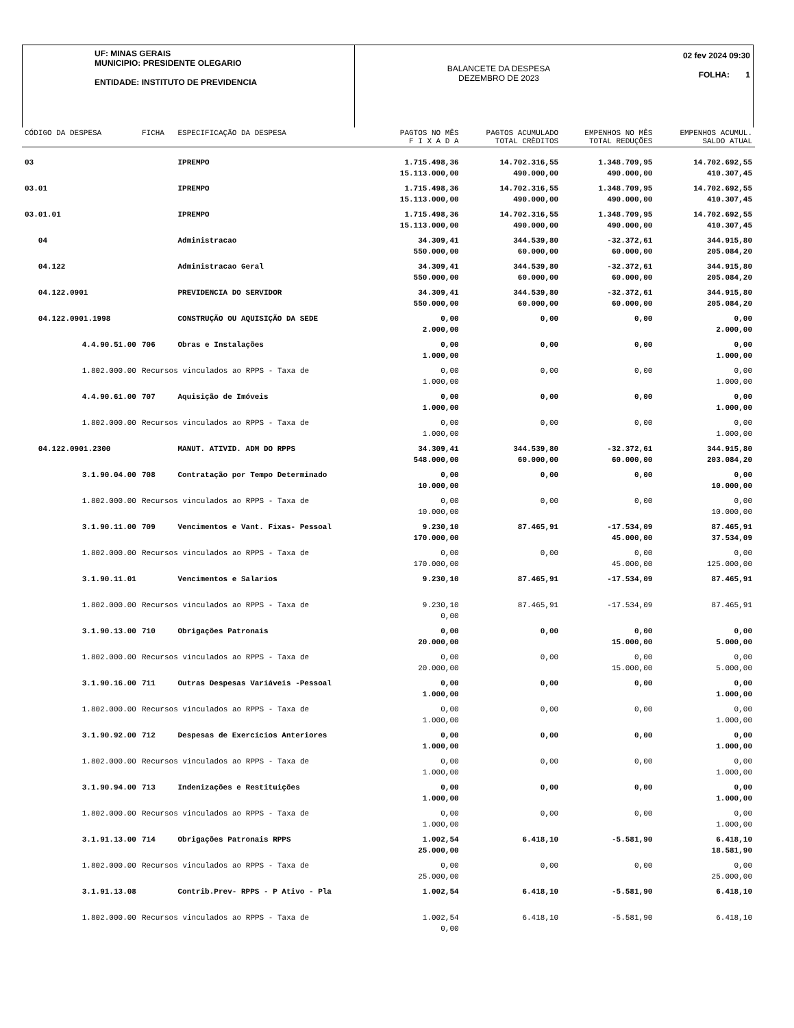UF: MINAS GERAIS
MUNICIPIO: PRESIDENTE OLEGARIO
ENTIDADE: INSTITUTO DE PREVIDENCIA
BALANCETE DA DESPESA
DEZEMBRO DE 2023
02 fev 2024 09:30
FOLHA: 1
| CÓDIGO DA DESPESA | FICHA | ESPECIFICAÇÃO DA DESPESA | PAGTOS NO MÊS F I X A D A | PAGTOS ACUMULADO TOTAL CRÈDITOS | EMPENHOS NO MÊS TOTAL REDUÇÕES | EMPENHOS ACUMUL. SALDO ATUAL |
| --- | --- | --- | --- | --- | --- | --- |
| 03 | | IPREMPO | 1.715.498,36 15.113.000,00 | 14.702.316,55 490.000,00 | 1.348.709,95 490.000,00 | 14.702.692,55 410.307,45 |
| 03.01 | | IPREMPO | 1.715.498,36 15.113.000,00 | 14.702.316,55 490.000,00 | 1.348.709,95 490.000,00 | 14.702.692,55 410.307,45 |
| 03.01.01 | | IPREMPO | 1.715.498,36 15.113.000,00 | 14.702.316,55 490.000,00 | 1.348.709,95 490.000,00 | 14.702.692,55 410.307,45 |
| 04 | | Administracao | 34.309,41 550.000,00 | 344.539,80 60.000,00 | -32.372,61 60.000,00 | 344.915,80 205.084,20 |
| 04.122 | | Administracao Geral | 34.309,41 550.000,00 | 344.539,80 60.000,00 | -32.372,61 60.000,00 | 344.915,80 205.084,20 |
| 04.122.0901 | | PREVIDENCIA DO SERVIDOR | 34.309,41 550.000,00 | 344.539,80 60.000,00 | -32.372,61 60.000,00 | 344.915,80 205.084,20 |
| 04.122.0901.1998 | | CONSTRUÇÃO OU AQUISIÇÃO DA SEDE | 0,00 2.000,00 | 0,00 | 0,00 | 0,00 2.000,00 |
| 4.4.90.51.00 | 706 | Obras e Instalações | 0,00 1.000,00 | 0,00 | 0,00 | 0,00 1.000,00 |
| 1.802.000.00 | Recursos vinculados ao RPPS - Taxa de | | 0,00 1.000,00 | 0,00 | 0,00 | 0,00 1.000,00 |
| 4.4.90.61.00 | 707 | Aquisição de Imóveis | 0,00 1.000,00 | 0,00 | 0,00 | 0,00 1.000,00 |
| 1.802.000.00 | Recursos vinculados ao RPPS - Taxa de | | 0,00 1.000,00 | 0,00 | 0,00 | 0,00 1.000,00 |
| 04.122.0901.2300 | | MANUT. ATIVID. ADM DO RPPS | 34.309,41 548.000,00 | 344.539,80 60.000,00 | -32.372,61 60.000,00 | 344.915,80 203.084,20 |
| 3.1.90.04.00 | 708 | Contratação por Tempo Determinado | 0,00 10.000,00 | 0,00 | 0,00 | 0,00 10.000,00 |
| 1.802.000.00 | Recursos vinculados ao RPPS - Taxa de | | 0,00 10.000,00 | 0,00 | 0,00 | 0,00 10.000,00 |
| 3.1.90.11.00 | 709 | Vencimentos e Vant. Fixas- Pessoal | 9.230,10 170.000,00 | 87.465,91 | -17.534,09 45.000,00 | 87.465,91 37.534,09 |
| 1.802.000.00 | Recursos vinculados ao RPPS - Taxa de | | 0,00 170.000,00 | 0,00 | 0,00 45.000,00 | 0,00 125.000,00 |
| 3.1.90.11.01 | | Vencimentos e Salarios | 9.230,10 | 87.465,91 | -17.534,09 | 87.465,91 |
| 1.802.000.00 | Recursos vinculados ao RPPS - Taxa de | | 9.230,10 0,00 | 87.465,91 | -17.534,09 | 87.465,91 |
| 3.1.90.13.00 | 710 | Obrigações Patronais | 0,00 20.000,00 | 0,00 | 0,00 15.000,00 | 0,00 5.000,00 |
| 1.802.000.00 | Recursos vinculados ao RPPS - Taxa de | | 0,00 20.000,00 | 0,00 | 0,00 15.000,00 | 0,00 5.000,00 |
| 3.1.90.16.00 | 711 | Outras Despesas Variáveis -Pessoal | 0,00 1.000,00 | 0,00 | 0,00 | 0,00 1.000,00 |
| 1.802.000.00 | Recursos vinculados ao RPPS - Taxa de | | 0,00 1.000,00 | 0,00 | 0,00 | 0,00 1.000,00 |
| 3.1.90.92.00 | 712 | Despesas de Exercícios Anteriores | 0,00 1.000,00 | 0,00 | 0,00 | 0,00 1.000,00 |
| 1.802.000.00 | Recursos vinculados ao RPPS - Taxa de | | 0,00 1.000,00 | 0,00 | 0,00 | 0,00 1.000,00 |
| 3.1.90.94.00 | 713 | Indenizações e Restituições | 0,00 1.000,00 | 0,00 | 0,00 | 0,00 1.000,00 |
| 1.802.000.00 | Recursos vinculados ao RPPS - Taxa de | | 0,00 1.000,00 | 0,00 | 0,00 | 0,00 1.000,00 |
| 3.1.91.13.00 | 714 | Obrigações Patronais RPPS | 1.002,54 25.000,00 | 6.418,10 | -5.581,90 | 6.418,10 18.581,90 |
| 1.802.000.00 | Recursos vinculados ao RPPS - Taxa de | | 0,00 25.000,00 | 0,00 | 0,00 | 0,00 25.000,00 |
| 3.1.91.13.08 | | Contrib.Prev- RPPS - P Ativo - Pla | 1.002,54 | 6.418,10 | -5.581,90 | 6.418,10 |
| 1.802.000.00 | Recursos vinculados ao RPPS - Taxa de | | 1.002,54 0,00 | 6.418,10 | -5.581,90 | 6.418,10 |